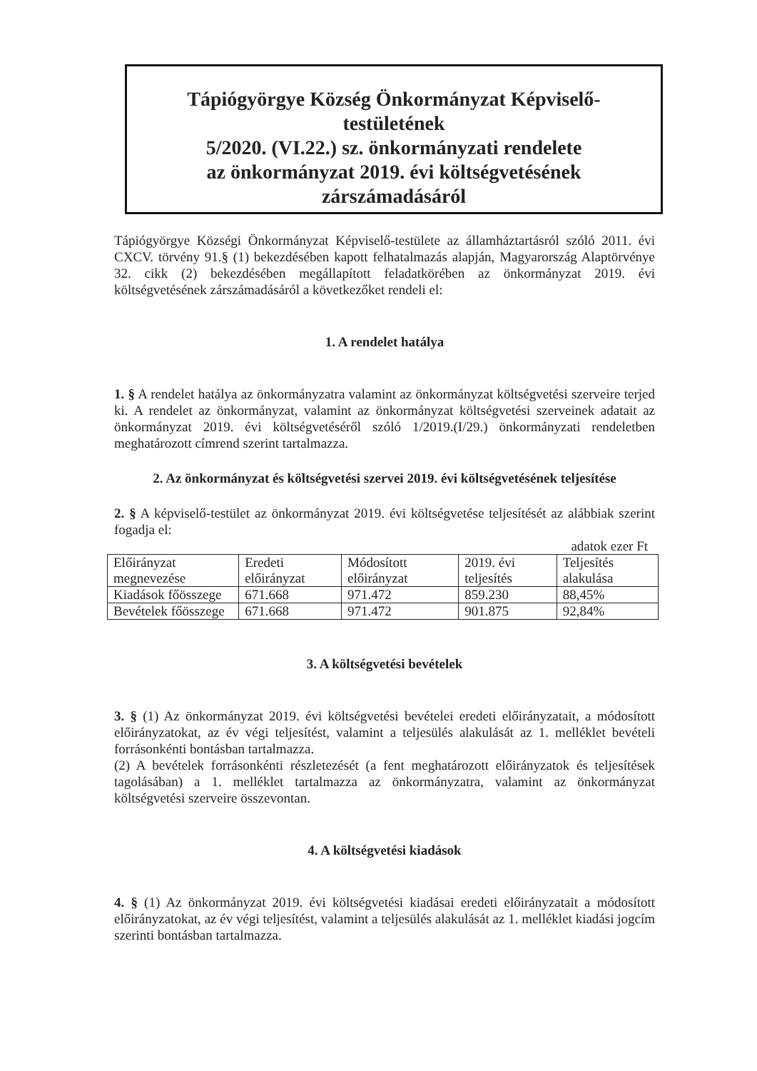Tápiógyörgye Község Önkormányzat Képviselő-
testületének
5/2020. (VI.22.) sz. önkormányzati rendelete
az önkormányzat 2019. évi költségvetésének
zárszámadásáról
Tápiógyörgye Községi Önkormányzat Képviselő-testülete az államháztartásról szóló 2011. évi CXCV. törvény 91.§ (1) bekezdésében kapott felhatalmazás alapján, Magyarország Alaptörvénye 32. cikk (2) bekezdésében megállapított feladatkörében az önkormányzat 2019. évi költségvetésének zárszámadásáról a következőket rendeli el:
1. A rendelet hatálya
1. § A rendelet hatálya az önkormányzatra valamint az önkormányzat költségvetési szerveire terjed ki. A rendelet az önkormányzat, valamint az önkormányzat költségvetési szerveinek adatait az önkormányzat 2019. évi költségvetéséről szóló 1/2019.(I/29.) önkormányzati rendeletben meghatározott címrend szerint tartalmazza.
2. Az önkormányzat és költségvetési szervei 2019. évi költségvetésének teljesítése
2. § A képviselő-testület az önkormányzat 2019. évi költségvetése teljesítését az alábbiak szerint fogadja el:
adatok ezer Ft
| Előirányzat megnevezése | Eredeti előirányzat | Módosított előirányzat | 2019. évi teljesítés | Teljesítés alakulása |
| Kiadások főösszege | 671.668 | 971.472 | 859.230 | 88,45% |
| Bevételek főösszege | 671.668 | 971.472 | 901.875 | 92,84% |
3. A költségvetési bevételek
3. § (1) Az önkormányzat 2019. évi költségvetési bevételei eredeti előirányzatait, a módosított előirányzatokat, az év végi teljesítést, valamint a teljesülés alakulását az 1. melléklet bevételi forrásonkénti bontásban tartalmazza.
(2) A bevételek forrásonkénti részletezését (a fent meghatározott előirányzatok és teljesítések tagolásában) a 1. melléklet tartalmazza az önkormányzatra, valamint az önkormányzat költségvetési szerveire összevontan.
4. A költségvetési kiadások
4. § (1) Az önkormányzat 2019. évi költségvetési kiadásai eredeti előirányzatait a módosított előirányzatokat, az év végi teljesítést, valamint a teljesülés alakulását az 1. melléklet kiadási jogcím szerinti bontásban tartalmazza.